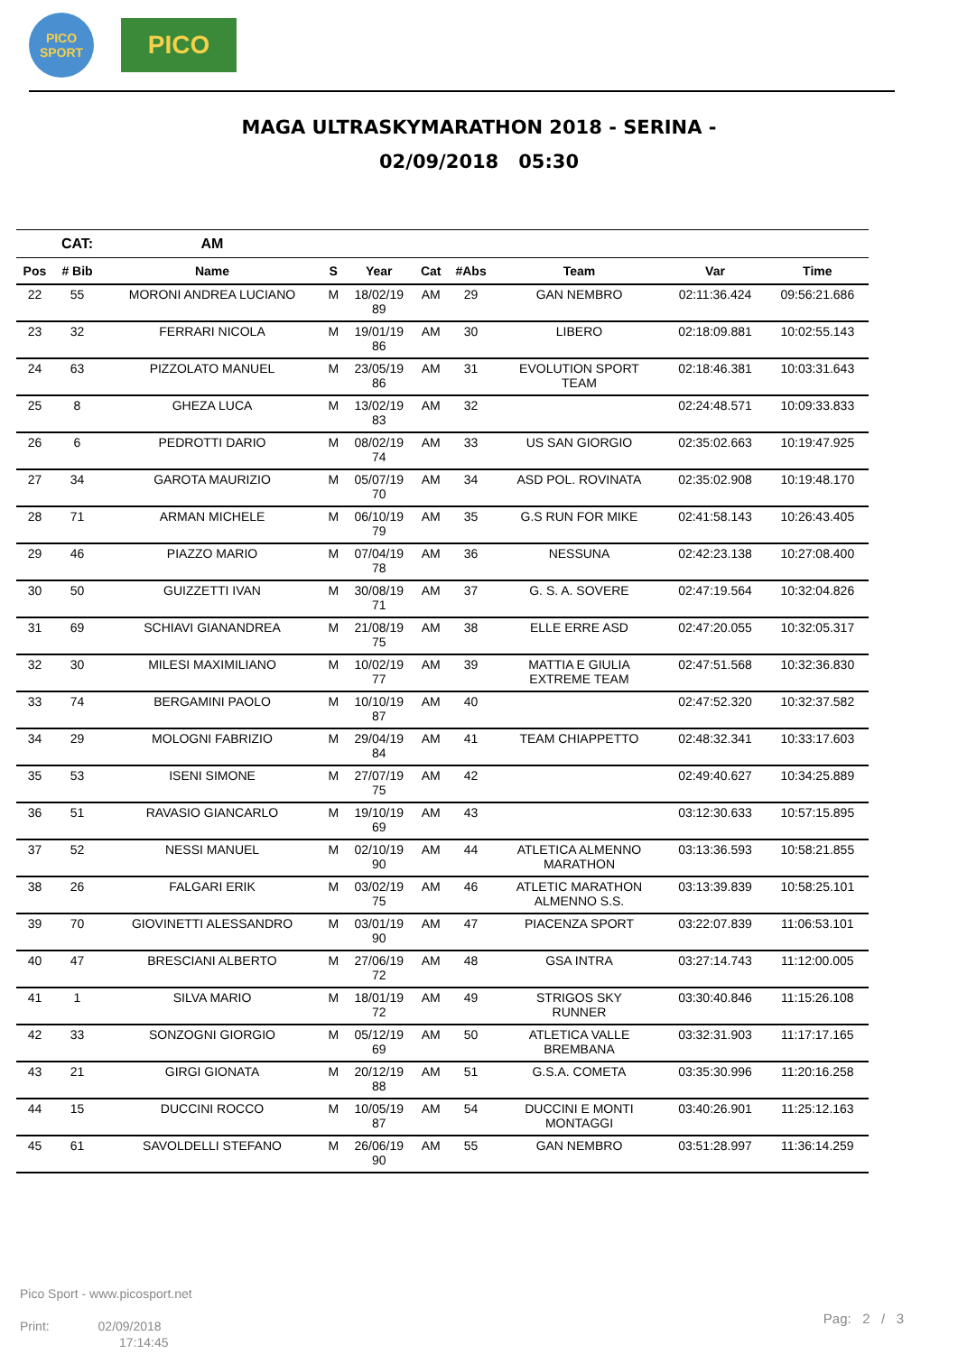PICO
SPORT
PICO
MAGA ULTRASKYMARATHON 2018 - SERINA -
02/09/2018 05:30
| | CAT: | AM | | | | | | | |
| --- | --- | --- | --- | --- | --- | --- | --- | --- | --- |
| Pos | # Bib | Name | S | Year | Cat | #Abs | Team | Var | Time |
| 22 | 55 | MORONI ANDREA LUCIANO | M | 18/02/19 89 | AM | 29 | GAN NEMBRO | 02:11:36.424 | 09:56:21.686 |
| 23 | 32 | FERRARI NICOLA | M | 19/01/19 86 | AM | 30 | LIBERO | 02:18:09.881 | 10:02:55.143 |
| 24 | 63 | PIZZOLATO MANUEL | M | 23/05/19 86 | AM | 31 | EVOLUTION SPORT TEAM | 02:18:46.381 | 10:03:31.643 |
| 25 | 8 | GHEZA LUCA | M | 13/02/19 83 | AM | 32 | | 02:24:48.571 | 10:09:33.833 |
| 26 | 6 | PEDROTTI DARIO | M | 08/02/19 74 | AM | 33 | US SAN GIORGIO | 02:35:02.663 | 10:19:47.925 |
| 27 | 34 | GAROTA MAURIZIO | M | 05/07/19 70 | AM | 34 | ASD POL. ROVINATA | 02:35:02.908 | 10:19:48.170 |
| 28 | 71 | ARMAN MICHELE | M | 06/10/19 79 | AM | 35 | G.S RUN FOR MIKE | 02:41:58.143 | 10:26:43.405 |
| 29 | 46 | PIAZZO MARIO | M | 07/04/19 78 | AM | 36 | NESSUNA | 02:42:23.138 | 10:27:08.400 |
| 30 | 50 | GUIZZETTI IVAN | M | 30/08/19 71 | AM | 37 | G. S. A. SOVERE | 02:47:19.564 | 10:32:04.826 |
| 31 | 69 | SCHIAVI GIANANDREA | M | 21/08/19 75 | AM | 38 | ELLE ERRE ASD | 02:47:20.055 | 10:32:05.317 |
| 32 | 30 | MILESI MAXIMILIANO | M | 10/02/19 77 | AM | 39 | MATTIA E GIULIA EXTREME TEAM | 02:47:51.568 | 10:32:36.830 |
| 33 | 74 | BERGAMINI PAOLO | M | 10/10/19 87 | AM | 40 | | 02:47:52.320 | 10:32:37.582 |
| 34 | 29 | MOLOGNI FABRIZIO | M | 29/04/19 84 | AM | 41 | TEAM CHIAPPETTO | 02:48:32.341 | 10:33:17.603 |
| 35 | 53 | ISENI SIMONE | M | 27/07/19 75 | AM | 42 | | 02:49:40.627 | 10:34:25.889 |
| 36 | 51 | RAVASIO GIANCARLO | M | 19/10/19 69 | AM | 43 | | 03:12:30.633 | 10:57:15.895 |
| 37 | 52 | NESSI MANUEL | M | 02/10/19 90 | AM | 44 | ATLETICA ALMENNO MARATHON | 03:13:36.593 | 10:58:21.855 |
| 38 | 26 | FALGARI ERIK | M | 03/02/19 75 | AM | 46 | ATLETIC MARATHON ALMENNO S.S. | 03:13:39.839 | 10:58:25.101 |
| 39 | 70 | GIOVINETTI ALESSANDRO | M | 03/01/19 90 | AM | 47 | PIACENZA SPORT | 03:22:07.839 | 11:06:53.101 |
| 40 | 47 | BRESCIANI ALBERTO | M | 27/06/19 72 | AM | 48 | GSA INTRA | 03:27:14.743 | 11:12:00.005 |
| 41 | 1 | SILVA MARIO | M | 18/01/19 72 | AM | 49 | STRIGOS SKY RUNNER | 03:30:40.846 | 11:15:26.108 |
| 42 | 33 | SONZOGNI GIORGIO | M | 05/12/19 69 | AM | 50 | ATLETICA VALLE BREMBANA | 03:32:31.903 | 11:17:17.165 |
| 43 | 21 | GIRGI GIONATA | M | 20/12/19 88 | AM | 51 | G.S.A. COMETA | 03:35:30.996 | 11:20:16.258 |
| 44 | 15 | DUCCINI ROCCO | M | 10/05/19 87 | AM | 54 | DUCCINI E MONTI MONTAGGI | 03:40:26.901 | 11:25:12.163 |
| 45 | 61 | SAVOLDELLI STEFANO | M | 26/06/19 90 | AM | 55 | GAN NEMBRO | 03:51:28.997 | 11:36:14.259 |
Pico Sport - www.picosport.net
Print: 02/09/2018
17:14:45
Pag: 2 / 3